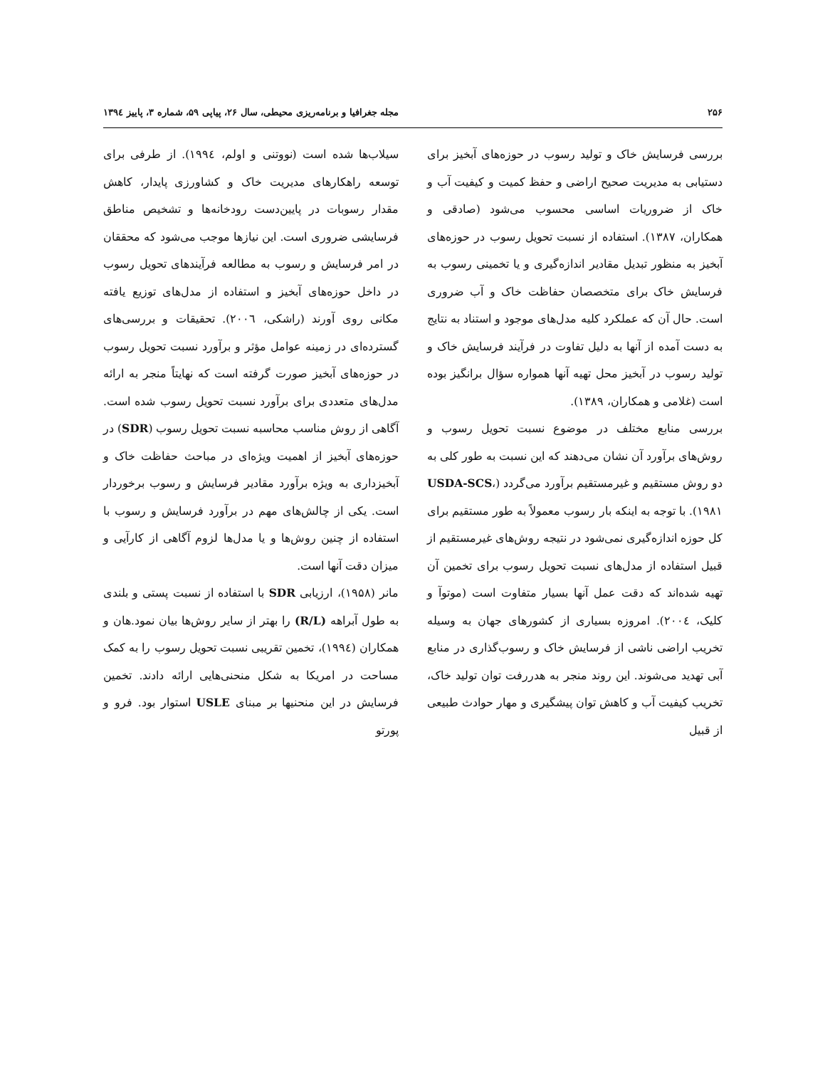۲۵۶ مجله جغرافیا و برنامه‌ریزی محیطی، سال ۲۶، پیاپی ۵۹، شماره ۳، پاییز ۱۳۹٤
بررسی فرسایش خاک و تولید رسوب در حوزه‌های آبخیز برای دستیابی به مدیریت صحیح اراضی و حفظ کمیت و کیفیت آب و خاک از ضروریات اساسی محسوب می‌شود (صادقی و همکاران، ۱۳۸۷). استفاده از نسبت تحویل رسوب در حوزه‌های آبخیز به منظور تبدیل مقادیر اندازه‌گیری و یا تخمینی رسوب به فرسایش خاک برای متخصصان حفاظت خاک و آب ضروری است. حال آن که عملکرد کلیه مدل‌های موجود و استناد به نتایج به دست آمده از آنها به دلیل تفاوت در فرآیند فرسایش خاک و تولید رسوب در آبخیز محل تهیه آنها همواره سؤال برانگیز بوده است (غلامی و همکاران، ۱۳۸۹).
بررسی منابع مختلف در موضوع نسبت تحویل رسوب و روش‌های برآورد آن نشان می‌دهند که این نسبت به طور کلی به دو روش مستقیم و غیرمستقیم برآورد می‌گردد (USDA-SCS، ۱۹۸۱). با توجه به اینکه بار رسوب معمولاً به طور مستقیم برای کل حوزه اندازه‌گیری نمی‌شود در نتیجه روش‌های غیرمستقیم از قبیل استفاده از مدل‌های نسبت تحویل رسوب برای تخمین آن تهیه شده‌اند که دقت عمل آنها بسیار متفاوت است (موتوآ و کلیک، ۲۰۰٤). امروزه بسیاری از کشورهای جهان به وسیله تخریب اراضی ناشی از فرسایش خاک و رسوب‌گذاری در منابع آبی تهدید می‌شوند. این روند منجر به هدررفت توان تولید خاک، تخریب کیفیت آب و کاهش توان پیشگیری و مهار حوادث طبیعی از قبیل
سیلاب‌ها شده است (نووتنی و اولم، ۱۹۹٤). از طرفی برای توسعه راهکارهای مدیریت خاک و کشاورزی پایدار، کاهش مقدار رسوبات در پایین‌دست رودخانه‌ها و تشخیص مناطق فرسایشی ضروری است. این نیازها موجب می‌شود که محققان در امر فرسایش و رسوب به مطالعه فرآیندهای تحویل رسوب در داخل حوزه‌های آبخیز و استفاده از مدل‌های توزیع یافته مکانی روی آورند (راشکی، ۲۰۰٦). تحقیقات و بررسی‌های گسترده‌ای در زمینه عوامل مؤثر و برآورد نسبت تحویل رسوب در حوزه‌های آبخیز صورت گرفته است که نهایتاً منجر به ارائه مدل‌های متعددی برای برآورد نسبت تحویل رسوب شده است. آگاهی از روش مناسب محاسبه نسبت تحویل رسوب (SDR) در حوزه‌های آبخیز از اهمیت ویژه‌ای در مباحث حفاظت خاک و آبخیزداری به ویژه برآورد مقادیر فرسایش و رسوب برخوردار است. یکی از چالش‌های مهم در برآورد فرسایش و رسوب با استفاده از چنین روش‌ها و یا مدل‌ها لزوم آگاهی از کارآیی و میزان دقت آنها است.
مانر (۱۹۵۸)، ارزیابی SDR با استفاده از نسبت پستی و بلندی به طول آبراهه (R/L) را بهتر از سایر روش‌ها بیان نمود.هان و همکاران (۱۹۹٤)، تخمین تقریبی نسبت تحویل رسوب را به کمک مساحت در امریکا به شکل منحنی‌هایی ارائه دادند. تخمین فرسایش در این منحنیها بر مبنای USLE استوار بود. فرو و پورتو